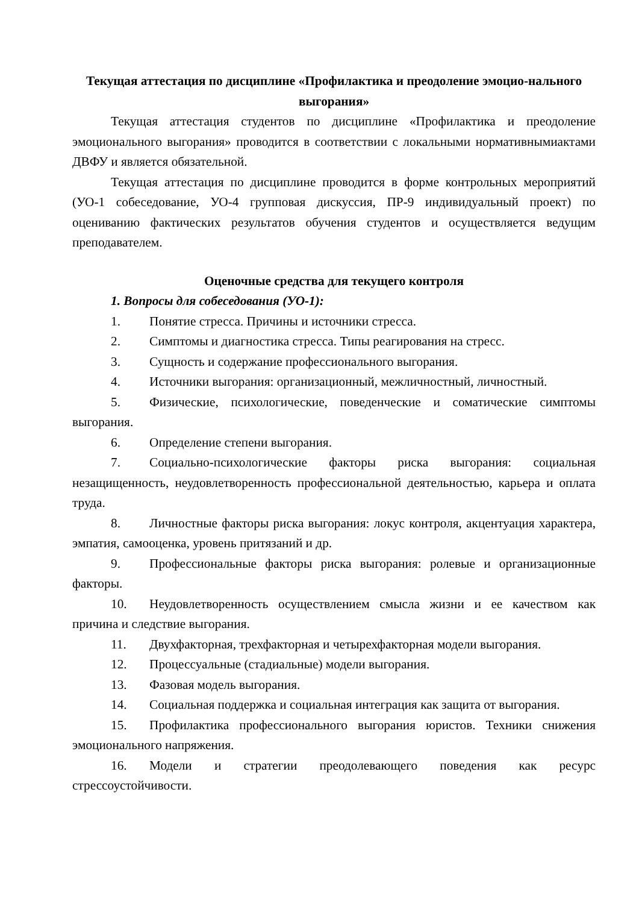Текущая аттестация по дисциплине «Профилактика и преодоление эмоцио-нального выгорания»
Текущая аттестация студентов по дисциплине «Профилактика и преодоление эмоционального выгорания» проводится в соответствии с локальными нормативнымиактами ДВФУ и является обязательной.
Текущая аттестация по дисциплине проводится в форме контрольных мероприятий (УО-1 собеседование, УО-4 групповая дискуссия, ПР-9 индивидуальный проект) по оцениванию фактических результатов обучения студентов и осуществляется ведущим преподавателем.
Оценочные средства для текущего контроля
1. Вопросы для собеседования (УО-1):
1. Понятие стресса. Причины и источники стресса.
2. Симптомы и диагностика стресса. Типы реагирования на стресс.
3. Сущность и содержание профессионального выгорания.
4. Источники выгорания: организационный, межличностный, личностный.
5. Физические, психологические, поведенческие и соматические симптомы выгорания.
6. Определение степени выгорания.
7. Социально-психологические факторы риска выгорания: социальная незащищенность, неудовлетворенность профессиональной деятельностью, карьера и оплата труда.
8. Личностные факторы риска выгорания: локус контроля, акцентуация характера, эмпатия, самооценка, уровень притязаний и др.
9. Профессиональные факторы риска выгорания: ролевые и организационные факторы.
10. Неудовлетворенность осуществлением смысла жизни и ее качеством как причина и следствие выгорания.
11. Двухфакторная, трехфакторная и четырехфакторная модели выгорания.
12. Процессуальные (стадиальные) модели выгорания.
13. Фазовая модель выгорания.
14. Социальная поддержка и социальная интеграция как защита от выгорания.
15. Профилактика профессионального выгорания юристов. Техники снижения эмоционального напряжения.
16. Модели и стратегии преодолевающего поведения как ресурс стрессоустойчивости.